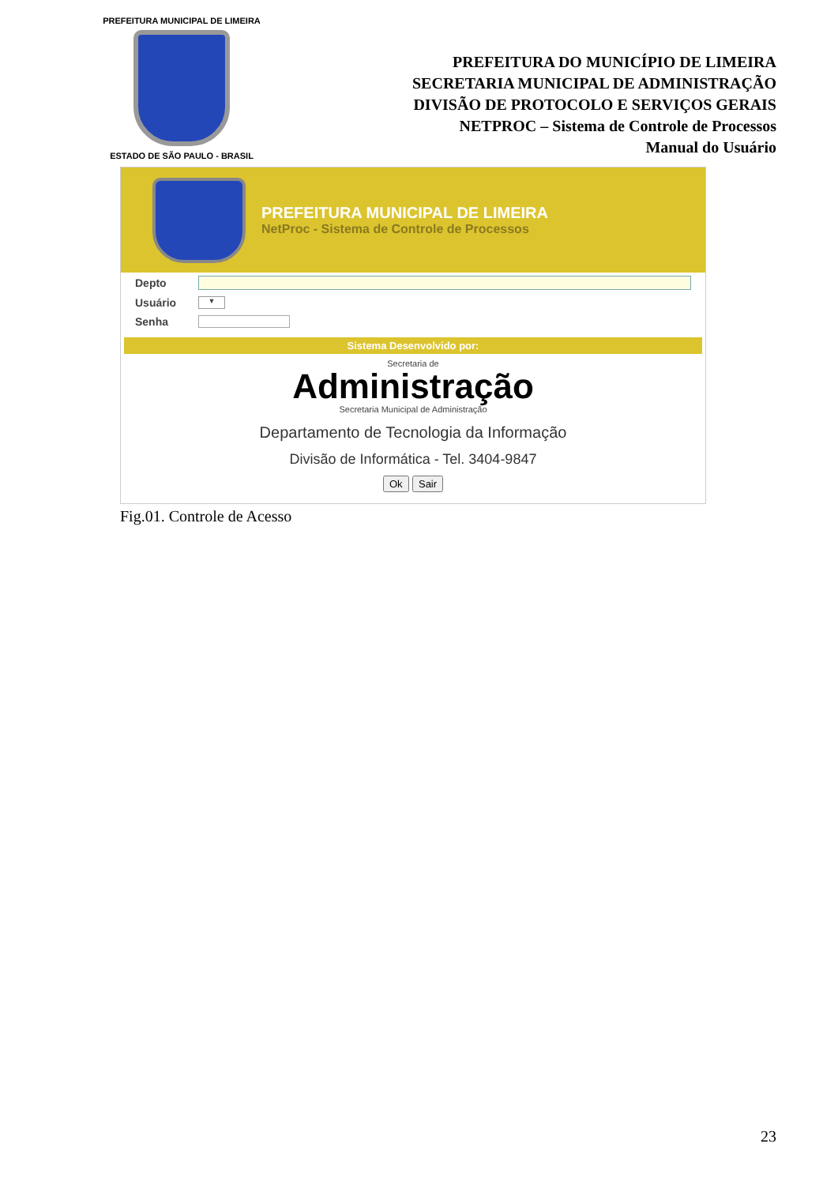PREFEITURA MUNICIPAL DE LIMEIRA
ESTADO DE SÃO PAULO - BRASIL
PREFEITURA DO MUNICÍPIO DE LIMEIRA
SECRETARIA MUNICIPAL DE ADMINISTRAÇÃO
DIVISÃO DE PROTOCOLO E SERVIÇOS GERAIS
NETPROC – Sistema de Controle de Processos
Manual do Usuário
PREFEITURA MUNICIPAL DE LIMEIRA
NetProc - Sistema de Controle de Processos
Depto
Usuário
▼
Senha
Sistema Desenvolvido por:
Secretaria de
Administração
Secretaria Municipal de Administração
Departamento de Tecnologia da Informação
Divisão de Informática - Tel. 3404-9847
Ok Sair
Fig.01. Controle de Acesso
23